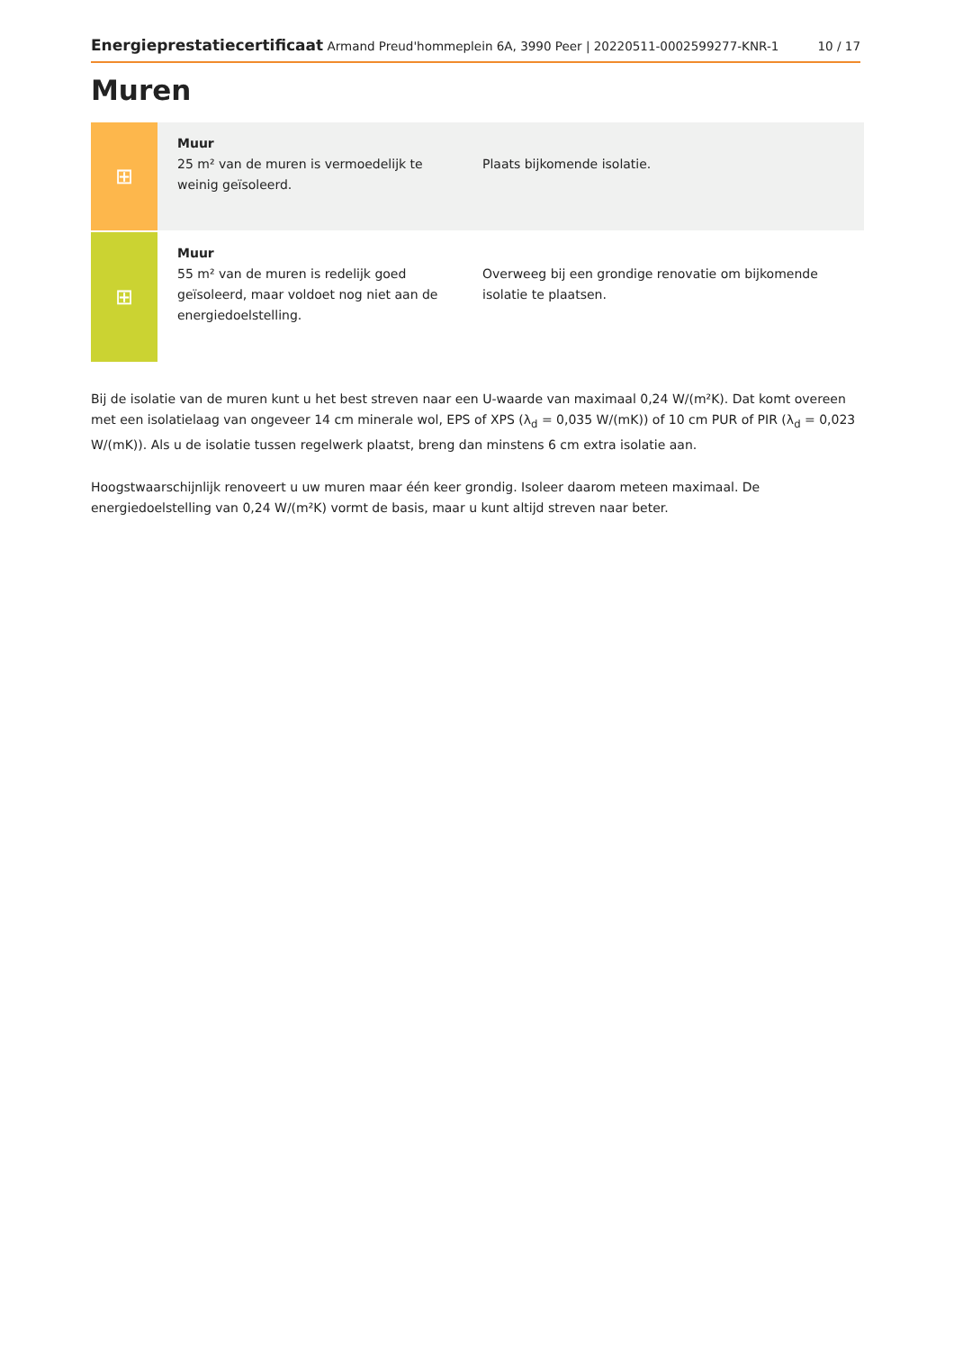Energieprestatiecertificaat Armand Preud'hommeplein 6A, 3990 Peer | 20220511-0002599277-KNR-1 10 / 17
Muren
⊞
Muur
25 m² van de muren is vermoedelijk te weinig geïsoleerd.
Plaats bijkomende isolatie.
⊞
Muur
55 m² van de muren is redelijk goed geïsoleerd, maar voldoet nog niet aan de energiedoelstelling.
Overweeg bij een grondige renovatie om bijkomende isolatie te plaatsen.
Bij de isolatie van de muren kunt u het best streven naar een U-waarde van maximaal 0,24 W/(m²K). Dat komt overeen met een isolatielaag van ongeveer 14 cm minerale wol, EPS of XPS (λ<sub>d</sub> = 0,035 W/(mK)) of 10 cm PUR of PIR (λ<sub>d</sub> = 0,023 W/(mK)). Als u de isolatie tussen regelwerk plaatst, breng dan minstens 6 cm extra isolatie aan.
Hoogstwaarschijnlijk renoveert u uw muren maar één keer grondig. Isoleer daarom meteen maximaal. De energiedoelstelling van 0,24 W/(m²K) vormt de basis, maar u kunt altijd streven naar beter.